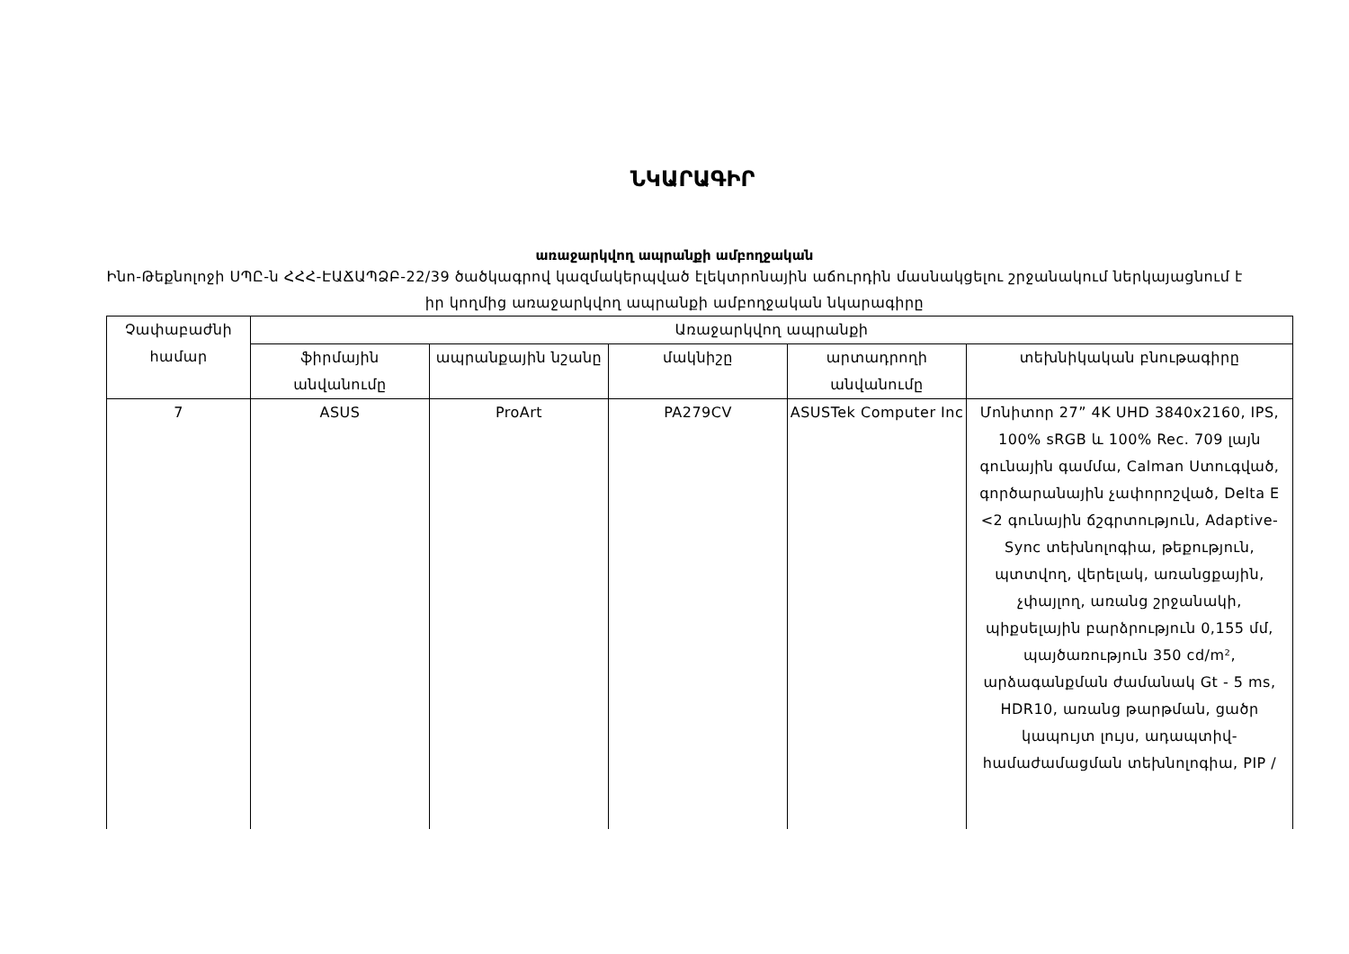ՆԿԱՐԱԳԻՐ
առաջարկվող ապրանքի ամբողջական
Ինո-Թեքնոլոջի ՍՊԸ-ն ՀՀՀ-ԷԱՃԱՊՁԲ-22/39 ծածկագրով կազմակերպված էլեկտրոնային աճուրդին մասնակցելու շրջանակում ներկայացնում է իր կողմից առաջարկվող ապրանքի ամբողջական նկարագիրը
| Չափաբաժնի համար | Առաջարկվող ապրանքի | | | | |
| --- | --- | --- | --- | --- | --- |
| | ֆիրմային անվանումը | ապրանքային նշանը | մակնիշը | արտադրողի անվանումը | տեխնիկական բնութագիրը |
| 7 | ASUS | ProArt | PA279CV | ASUSTek Computer Inc | Մոնիտոր 27” 4K UHD 3840x2160, IPS, 100% sRGB և 100% Rec. 709 լայն գունային գամմա, Calman Ստուգված, գործարանային չափորոշված, Delta E <2 գունային ճշգրտություն, Adaptive-Sync տեխնոլոգիա, թեքություն, պտտվող, վերելակ, առանցքային, չփայլող, առանց շրջանակի, պիքսելային բարձրություն 0,155 մմ, պայծառություն 350 cd/m², արձագանքման ժամանակ Gt - 5 ms, HDR10, առանց թարթման, ցածր կապույտ լույս, ադապտիվ-համաժամացման տեխնոլոգիա, PIP / |